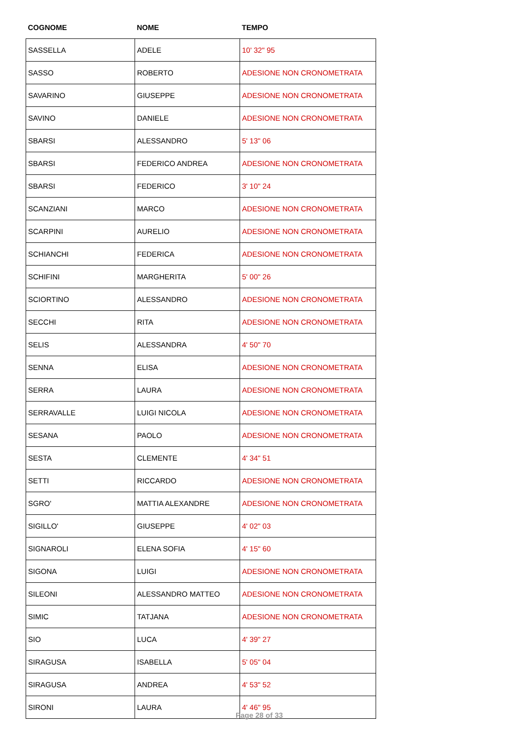| COGNOME | NOME | TEMPO |
| --- | --- | --- |
| SASSELLA | ADELE | 10' 32" 95 |
| SASSO | ROBERTO | ADESIONE NON CRONOMETRATA |
| SAVARINO | GIUSEPPE | ADESIONE NON CRONOMETRATA |
| SAVINO | DANIELE | ADESIONE NON CRONOMETRATA |
| SBARSI | ALESSANDRO | 5' 13" 06 |
| SBARSI | FEDERICO ANDREA | ADESIONE NON CRONOMETRATA |
| SBARSI | FEDERICO | 3' 10" 24 |
| SCANZIANI | MARCO | ADESIONE NON CRONOMETRATA |
| SCARPINI | AURELIO | ADESIONE NON CRONOMETRATA |
| SCHIANCHI | FEDERICA | ADESIONE NON CRONOMETRATA |
| SCHIFINI | MARGHERITA | 5' 00" 26 |
| SCIORTINO | ALESSANDRO | ADESIONE NON CRONOMETRATA |
| SECCHI | RITA | ADESIONE NON CRONOMETRATA |
| SELIS | ALESSANDRA | 4' 50" 70 |
| SENNA | ELISA | ADESIONE NON CRONOMETRATA |
| SERRA | LAURA | ADESIONE NON CRONOMETRATA |
| SERRAVALLE | LUIGI NICOLA | ADESIONE NON CRONOMETRATA |
| SESANA | PAOLO | ADESIONE NON CRONOMETRATA |
| SESTA | CLEMENTE | 4' 34" 51 |
| SETTI | RICCARDO | ADESIONE NON CRONOMETRATA |
| SGRO' | MATTIA ALEXANDRE | ADESIONE NON CRONOMETRATA |
| SIGILLO' | GIUSEPPE | 4' 02" 03 |
| SIGNAROLI | ELENA SOFIA | 4' 15" 60 |
| SIGONA | LUIGI | ADESIONE NON CRONOMETRATA |
| SILEONI | ALESSANDRO MATTEO | ADESIONE NON CRONOMETRATA |
| SIMIC | TATJANA | ADESIONE NON CRONOMETRATA |
| SIO | LUCA | 4' 39" 27 |
| SIRAGUSA | ISABELLA | 5' 05" 04 |
| SIRAGUSA | ANDREA | 4' 53" 52 |
| SIRONI | LAURA | 4' 46" 95 |
Page 28 of 33